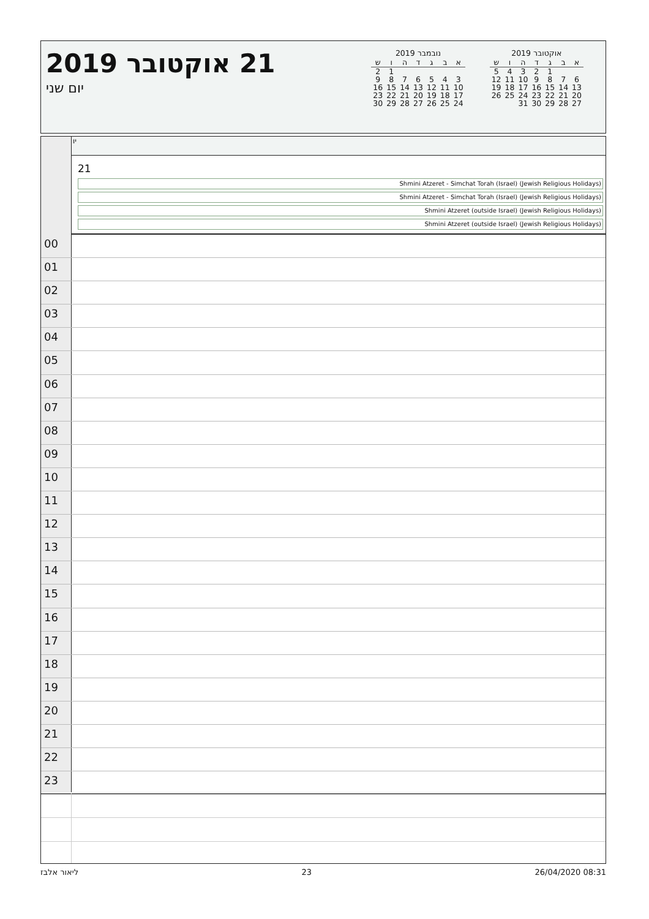21 אוקטובר 2019
יום שני
אוקטובר 2019
| א | ב | ג | ד | ה | ו | ש |
| --- | --- | --- | --- | --- | --- | --- |
| | | 1 | 2 | 3 | 4 | 5 |
| 6 | 7 | 8 | 9 | 10 | 11 | 12 |
| 13 | 14 | 15 | 16 | 17 | 18 | 19 |
| 20 | 21 | 22 | 23 | 24 | 25 | 26 |
| 27 | 28 | 29 | 30 | 31 | | |
נובמבר 2019
| א | ב | ג | ד | ה | ו | ש |
| --- | --- | --- | --- | --- | --- | --- |
| | | | | | 1 | 2 |
| 3 | 4 | 5 | 6 | 7 | 8 | 9 |
| 10 | 11 | 12 | 13 | 14 | 15 | 16 |
| 17 | 18 | 19 | 20 | 21 | 22 | 23 |
| 24 | 25 | 26 | 27 | 28 | 29 | 30 |
יו
21
Shmini Atzeret - Simchat Torah (Israel) (Jewish Religious Holidays)
Shmini Atzeret - Simchat Torah (Israel) (Jewish Religious Holidays)
Shmini Atzeret (outside Israel) (Jewish Religious Holidays)
Shmini Atzeret (outside Israel) (Jewish Religious Holidays)
00
01
02
03
04
05
06
07
08
09
10
11
12
13
14
15
16
17
18
19
20
21
22
23
ליאור אלבז 23 26/04/2020 08:31